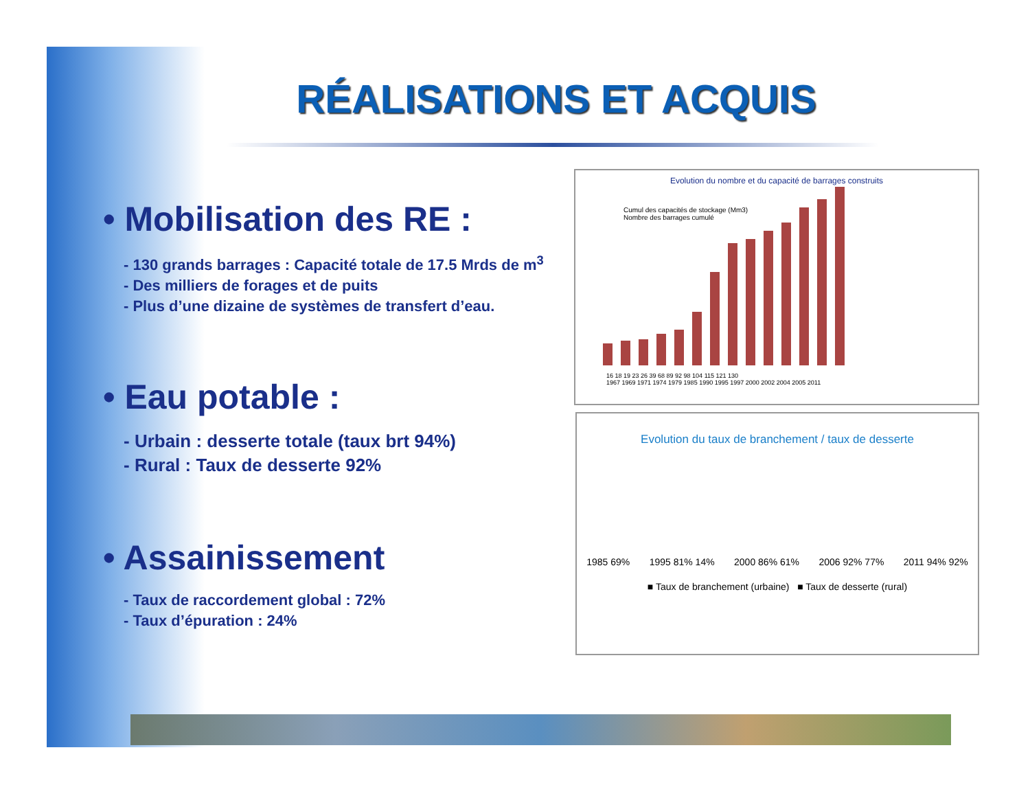RÉALISATIONS ET ACQUIS
• Mobilisation des RE :
- 130 grands barrages : Capacité totale de 17.5 Mrds de m<sup>3</sup>
- Des milliers de forages et de puits
- Plus d’une dizaine de systèmes de transfert d’eau.
• Eau potable :
- Urbain : desserte totale (taux brt 94%)
- Rural : Taux de desserte 92%
• Assainissement
- Taux de raccordement global : 72%
- Taux d’épuration : 24%
Evolution du nombre et du capacité de barrages construits
Cumul des capacités de stockage (Mm3)
Nombre des barrages cumulé
16 18 19 23 26 39 68 89 92 98 104 115 121 130
1967 1969 1971 1974 1979 1985 1990 1995 1997 2000 2002 2004 2005 2011
Evolution du taux de branchement / taux de desserte
1985 69% 1995 81% 14% 2000 86% 61% 2006 92% 77% 2011 94% 92%
■ Taux de branchement (urbaine) ■ Taux de desserte (rural)